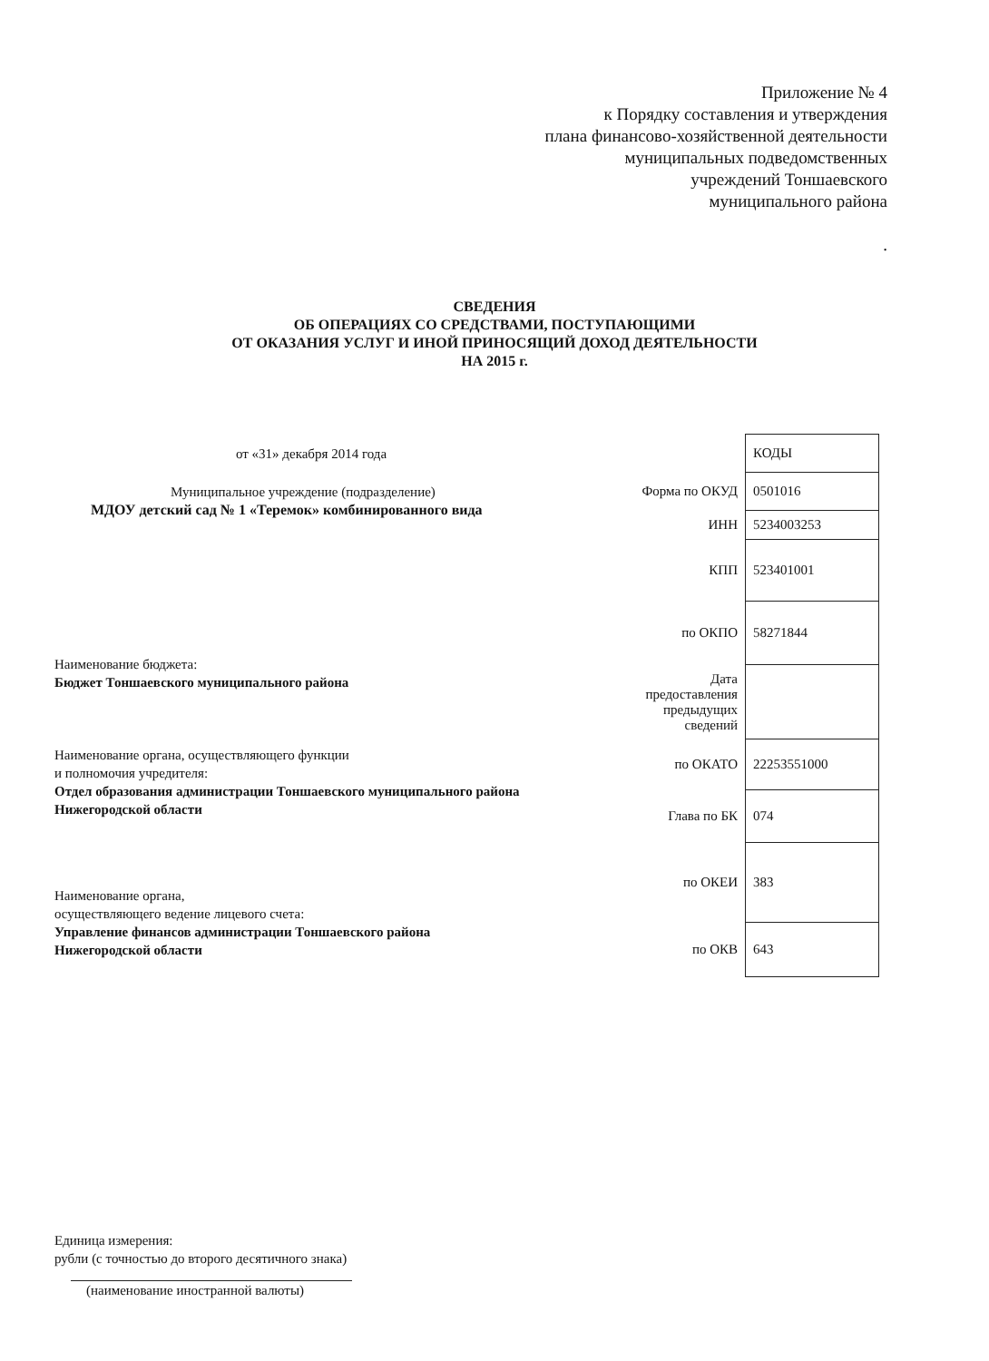Приложение № 4
к Порядку составления и утверждения
плана финансово-хозяйственной деятельности
муниципальных подведомственных
учреждений Тоншаевского
муниципального района
.
СВЕДЕНИЯ
ОБ ОПЕРАЦИЯХ СО СРЕДСТВАМИ, ПОСТУПАЮЩИМИ
ОТ ОКАЗАНИЯ УСЛУГ И ИНОЙ ПРИНОСЯЩИЙ ДОХОД ДЕЯТЕЛЬНОСТИ
НА 2015 г.
от «31» декабря 2014 года
Муниципальное учреждение (подразделение)
МДОУ детский сад № 1 «Теремок» комбинированного вида
Наименование бюджета:
Бюджет Тоншаевского муниципального района
Наименование органа, осуществляющего функции
и полномочия учредителя:
Отдел образования администрации Тоншаевского муниципального района
Нижегородской области
Наименование органа,
осуществляющего ведение лицевого счета:
Управление финансов администрации Тоншаевского района
Нижегородской области
Единица измерения:
рубли (с точностью до второго десятичного знака)
(наименование иностранной валюты)
| | КОДЫ |
| Форма по ОКУД | 0501016 |
| ИНН | 5234003253 |
| КПП | 523401001 |
| по ОКПО | 58271844 |
| Дата предоставления предыдущих сведений | |
| по ОКАТО | 22253551000 |
| Глава по БК | 074 |
| по ОКЕИ | 383 |
| по ОКВ | 643 |